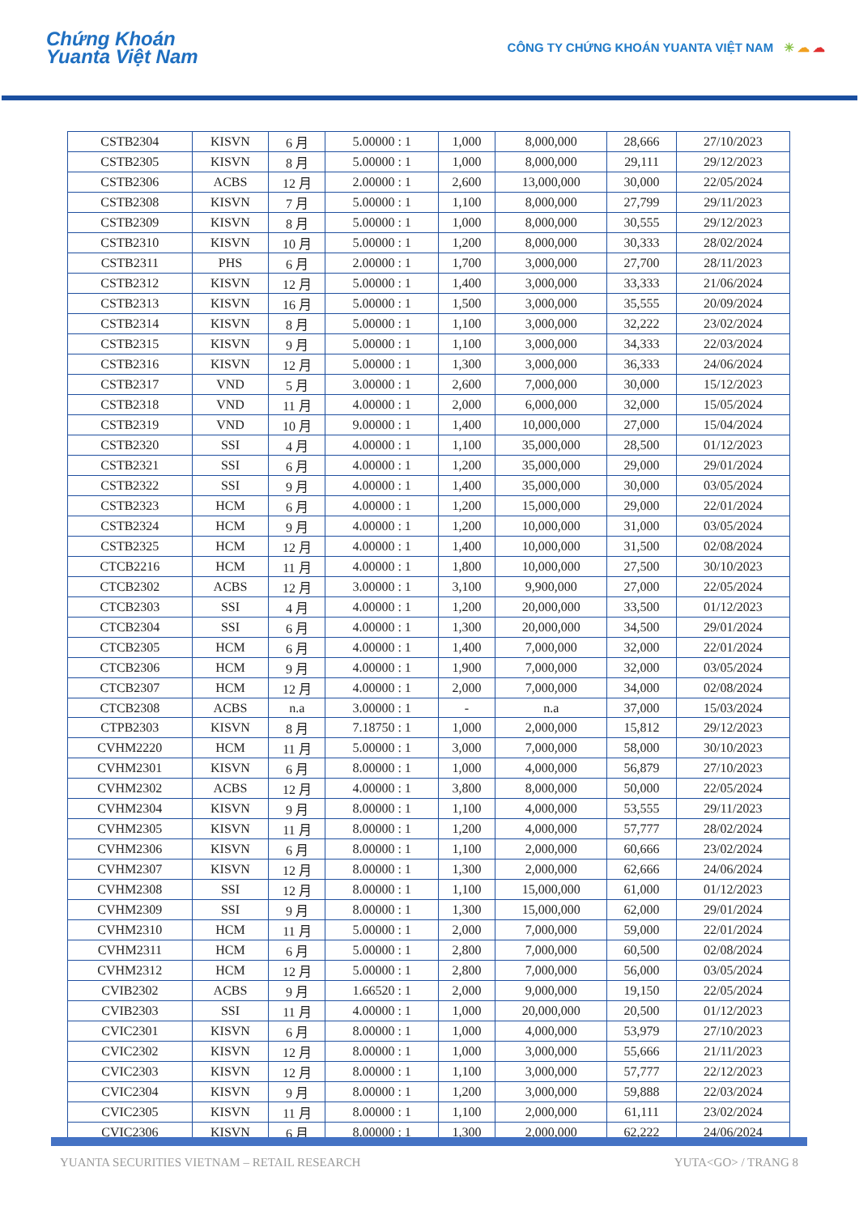Chứng Khoán
Yuanta Việt Nam
CÔNG TY CHỨNG KHOÁN YUANTA VIỆT NAM ☀ ☁ ☁
| CSTB2304 | KISVN | 6 月 | 5.00000 : 1 | 1,000 | 8,000,000 | 28,666 | 27/10/2023 |
| CSTB2305 | KISVN | 8 月 | 5.00000 : 1 | 1,000 | 8,000,000 | 29,111 | 29/12/2023 |
| CSTB2306 | ACBS | 12 月 | 2.00000 : 1 | 2,600 | 13,000,000 | 30,000 | 22/05/2024 |
| CSTB2308 | KISVN | 7 月 | 5.00000 : 1 | 1,100 | 8,000,000 | 27,799 | 29/11/2023 |
| CSTB2309 | KISVN | 8 月 | 5.00000 : 1 | 1,000 | 8,000,000 | 30,555 | 29/12/2023 |
| CSTB2310 | KISVN | 10 月 | 5.00000 : 1 | 1,200 | 8,000,000 | 30,333 | 28/02/2024 |
| CSTB2311 | PHS | 6 月 | 2.00000 : 1 | 1,700 | 3,000,000 | 27,700 | 28/11/2023 |
| CSTB2312 | KISVN | 12 月 | 5.00000 : 1 | 1,400 | 3,000,000 | 33,333 | 21/06/2024 |
| CSTB2313 | KISVN | 16 月 | 5.00000 : 1 | 1,500 | 3,000,000 | 35,555 | 20/09/2024 |
| CSTB2314 | KISVN | 8 月 | 5.00000 : 1 | 1,100 | 3,000,000 | 32,222 | 23/02/2024 |
| CSTB2315 | KISVN | 9 月 | 5.00000 : 1 | 1,100 | 3,000,000 | 34,333 | 22/03/2024 |
| CSTB2316 | KISVN | 12 月 | 5.00000 : 1 | 1,300 | 3,000,000 | 36,333 | 24/06/2024 |
| CSTB2317 | VND | 5 月 | 3.00000 : 1 | 2,600 | 7,000,000 | 30,000 | 15/12/2023 |
| CSTB2318 | VND | 11 月 | 4.00000 : 1 | 2,000 | 6,000,000 | 32,000 | 15/05/2024 |
| CSTB2319 | VND | 10 月 | 9.00000 : 1 | 1,400 | 10,000,000 | 27,000 | 15/04/2024 |
| CSTB2320 | SSI | 4 月 | 4.00000 : 1 | 1,100 | 35,000,000 | 28,500 | 01/12/2023 |
| CSTB2321 | SSI | 6 月 | 4.00000 : 1 | 1,200 | 35,000,000 | 29,000 | 29/01/2024 |
| CSTB2322 | SSI | 9 月 | 4.00000 : 1 | 1,400 | 35,000,000 | 30,000 | 03/05/2024 |
| CSTB2323 | HCM | 6 月 | 4.00000 : 1 | 1,200 | 15,000,000 | 29,000 | 22/01/2024 |
| CSTB2324 | HCM | 9 月 | 4.00000 : 1 | 1,200 | 10,000,000 | 31,000 | 03/05/2024 |
| CSTB2325 | HCM | 12 月 | 4.00000 : 1 | 1,400 | 10,000,000 | 31,500 | 02/08/2024 |
| CTCB2216 | HCM | 11 月 | 4.00000 : 1 | 1,800 | 10,000,000 | 27,500 | 30/10/2023 |
| CTCB2302 | ACBS | 12 月 | 3.00000 : 1 | 3,100 | 9,900,000 | 27,000 | 22/05/2024 |
| CTCB2303 | SSI | 4 月 | 4.00000 : 1 | 1,200 | 20,000,000 | 33,500 | 01/12/2023 |
| CTCB2304 | SSI | 6 月 | 4.00000 : 1 | 1,300 | 20,000,000 | 34,500 | 29/01/2024 |
| CTCB2305 | HCM | 6 月 | 4.00000 : 1 | 1,400 | 7,000,000 | 32,000 | 22/01/2024 |
| CTCB2306 | HCM | 9 月 | 4.00000 : 1 | 1,900 | 7,000,000 | 32,000 | 03/05/2024 |
| CTCB2307 | HCM | 12 月 | 4.00000 : 1 | 2,000 | 7,000,000 | 34,000 | 02/08/2024 |
| CTCB2308 | ACBS | n.a | 3.00000 : 1 | - | n.a | 37,000 | 15/03/2024 |
| CTPB2303 | KISVN | 8 月 | 7.18750 : 1 | 1,000 | 2,000,000 | 15,812 | 29/12/2023 |
| CVHM2220 | HCM | 11 月 | 5.00000 : 1 | 3,000 | 7,000,000 | 58,000 | 30/10/2023 |
| CVHM2301 | KISVN | 6 月 | 8.00000 : 1 | 1,000 | 4,000,000 | 56,879 | 27/10/2023 |
| CVHM2302 | ACBS | 12 月 | 4.00000 : 1 | 3,800 | 8,000,000 | 50,000 | 22/05/2024 |
| CVHM2304 | KISVN | 9 月 | 8.00000 : 1 | 1,100 | 4,000,000 | 53,555 | 29/11/2023 |
| CVHM2305 | KISVN | 11 月 | 8.00000 : 1 | 1,200 | 4,000,000 | 57,777 | 28/02/2024 |
| CVHM2306 | KISVN | 6 月 | 8.00000 : 1 | 1,100 | 2,000,000 | 60,666 | 23/02/2024 |
| CVHM2307 | KISVN | 12 月 | 8.00000 : 1 | 1,300 | 2,000,000 | 62,666 | 24/06/2024 |
| CVHM2308 | SSI | 12 月 | 8.00000 : 1 | 1,100 | 15,000,000 | 61,000 | 01/12/2023 |
| CVHM2309 | SSI | 9 月 | 8.00000 : 1 | 1,300 | 15,000,000 | 62,000 | 29/01/2024 |
| CVHM2310 | HCM | 11 月 | 5.00000 : 1 | 2,000 | 7,000,000 | 59,000 | 22/01/2024 |
| CVHM2311 | HCM | 6 月 | 5.00000 : 1 | 2,800 | 7,000,000 | 60,500 | 02/08/2024 |
| CVHM2312 | HCM | 12 月 | 5.00000 : 1 | 2,800 | 7,000,000 | 56,000 | 03/05/2024 |
| CVIB2302 | ACBS | 9 月 | 1.66520 : 1 | 2,000 | 9,000,000 | 19,150 | 22/05/2024 |
| CVIB2303 | SSI | 11 月 | 4.00000 : 1 | 1,000 | 20,000,000 | 20,500 | 01/12/2023 |
| CVIC2301 | KISVN | 6 月 | 8.00000 : 1 | 1,000 | 4,000,000 | 53,979 | 27/10/2023 |
| CVIC2302 | KISVN | 12 月 | 8.00000 : 1 | 1,000 | 3,000,000 | 55,666 | 21/11/2023 |
| CVIC2303 | KISVN | 12 月 | 8.00000 : 1 | 1,100 | 3,000,000 | 57,777 | 22/12/2023 |
| CVIC2304 | KISVN | 9 月 | 8.00000 : 1 | 1,200 | 3,000,000 | 59,888 | 22/03/2024 |
| CVIC2305 | KISVN | 11 月 | 8.00000 : 1 | 1,100 | 2,000,000 | 61,111 | 23/02/2024 |
| CVIC2306 | KISVN | 6 月 | 8.00000 : 1 | 1,300 | 2,000,000 | 62,222 | 24/06/2024 |
YUANTA SECURITIES VIETNAM – RETAIL RESEARCH YUTA<GO> / TRANG 8